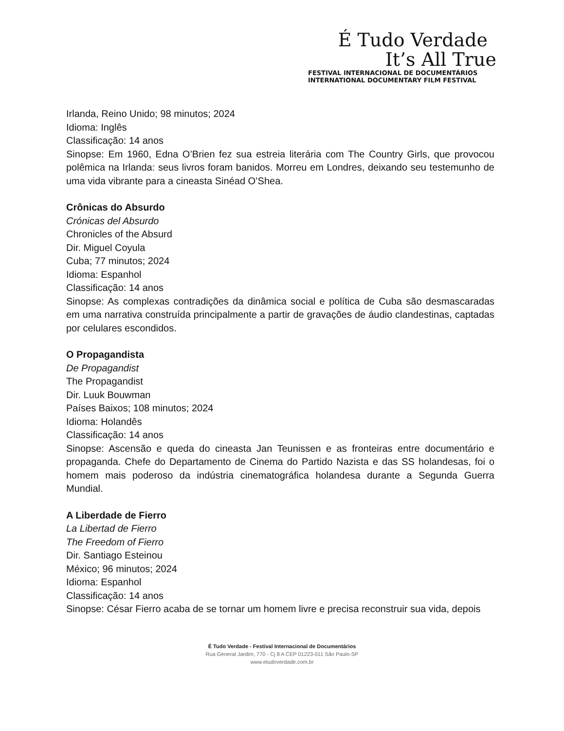É Tudo Verdade
It’s All True
FESTIVAL INTERNACIONAL DE DOCUMENTÁRIOS
INTERNATIONAL DOCUMENTARY FILM FESTIVAL
Irlanda, Reino Unido; 98 minutos; 2024
Idioma: Inglês
Classificação: 14 anos
Sinopse: Em 1960, Edna O’Brien fez sua estreia literária com The Country Girls, que provocou polêmica na Irlanda: seus livros foram banidos. Morreu em Londres, deixando seu testemunho de uma vida vibrante para a cineasta Sinéad O’Shea.
Crônicas do Absurdo
Crónicas del Absurdo
Chronicles of the Absurd
Dir. Miguel Coyula
Cuba; 77 minutos; 2024
Idioma: Espanhol
Classificação: 14 anos
Sinopse: As complexas contradições da dinâmica social e política de Cuba são desmascaradas em uma narrativa construída principalmente a partir de gravações de áudio clandestinas, captadas por celulares escondidos.
O Propagandista
De Propagandist
The Propagandist
Dir. Luuk Bouwman
Países Baixos; 108 minutos; 2024
Idioma: Holandês
Classificação: 14 anos
Sinopse: Ascensão e queda do cineasta Jan Teunissen e as fronteiras entre documentário e propaganda. Chefe do Departamento de Cinema do Partido Nazista e das SS holandesas, foi o homem mais poderoso da indústria cinematográfica holandesa durante a Segunda Guerra Mundial.
A Liberdade de Fierro
La Libertad de Fierro
The Freedom of Fierro
Dir. Santiago Esteinou
México; 96 minutos; 2024
Idioma: Espanhol
Classificação: 14 anos
Sinopse: César Fierro acaba de se tornar um homem livre e precisa reconstruir sua vida, depois
É Tudo Verdade - Festival Internacional de Documentários
Rua General Jardim, 770 - Cj 8 A CEP 01223-011 São Paulo-SP
www.etudoverdade.com.br